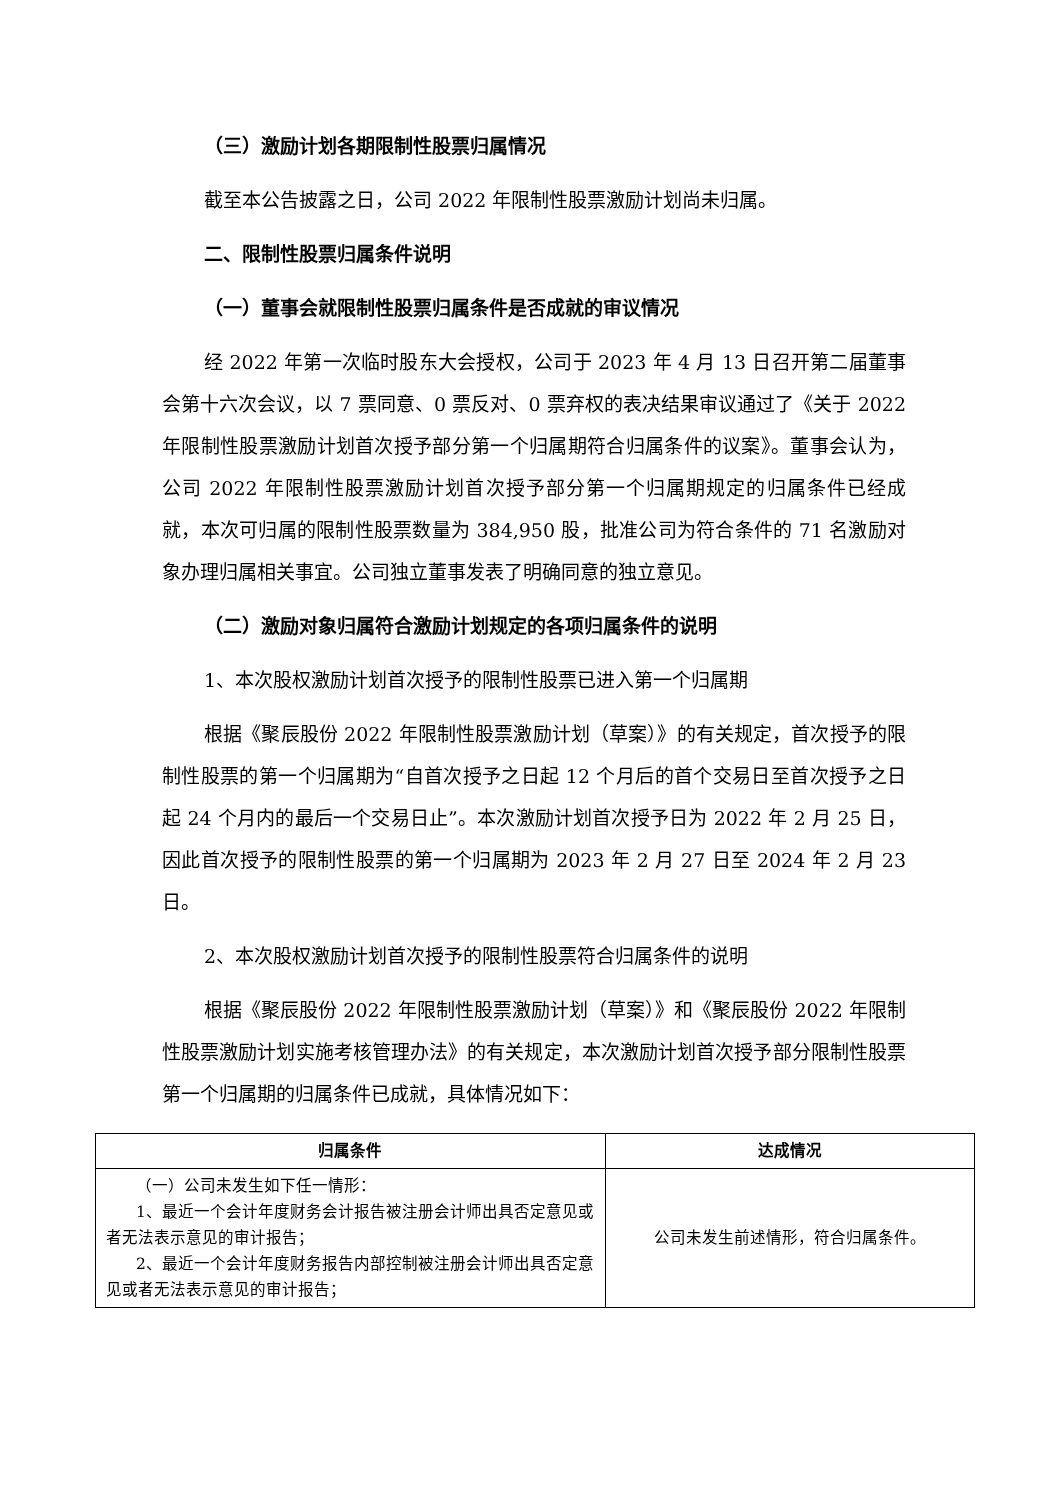（三）激励计划各期限制性股票归属情况
截至本公告披露之日，公司 2022 年限制性股票激励计划尚未归属。
二、限制性股票归属条件说明
（一）董事会就限制性股票归属条件是否成就的审议情况
经 2022 年第一次临时股东大会授权，公司于 2023 年 4 月 13 日召开第二届董事会第十六次会议，以 7 票同意、0 票反对、0 票弃权的表决结果审议通过了《关于 2022 年限制性股票激励计划首次授予部分第一个归属期符合归属条件的议案》。董事会认为，公司 2022 年限制性股票激励计划首次授予部分第一个归属期规定的归属条件已经成就，本次可归属的限制性股票数量为 384,950 股，批准公司为符合条件的 71 名激励对象办理归属相关事宜。公司独立董事发表了明确同意的独立意见。
（二）激励对象归属符合激励计划规定的各项归属条件的说明
1、本次股权激励计划首次授予的限制性股票已进入第一个归属期
根据《聚辰股份 2022 年限制性股票激励计划（草案）》的有关规定，首次授予的限制性股票的第一个归属期为“自首次授予之日起 12 个月后的首个交易日至首次授予之日起 24 个月内的最后一个交易日止”。本次激励计划首次授予日为 2022 年 2 月 25 日，因此首次授予的限制性股票的第一个归属期为 2023 年 2 月 27 日至 2024 年 2 月 23 日。
2、本次股权激励计划首次授予的限制性股票符合归属条件的说明
根据《聚辰股份 2022 年限制性股票激励计划（草案）》和《聚辰股份 2022 年限制性股票激励计划实施考核管理办法》的有关规定，本次激励计划首次授予部分限制性股票第一个归属期的归属条件已成就，具体情况如下：
| 归属条件 | 达成情况 |
| --- | --- |
| （一）公司未发生如下任一情形： 1、最近一个会计年度财务会计报告被注册会计师出具否定意见或者无法表示意见的审计报告； 2、最近一个会计年度财务报告内部控制被注册会计师出具否定意见或者无法表示意见的审计报告； | 公司未发生前述情形，符合归属条件。 |